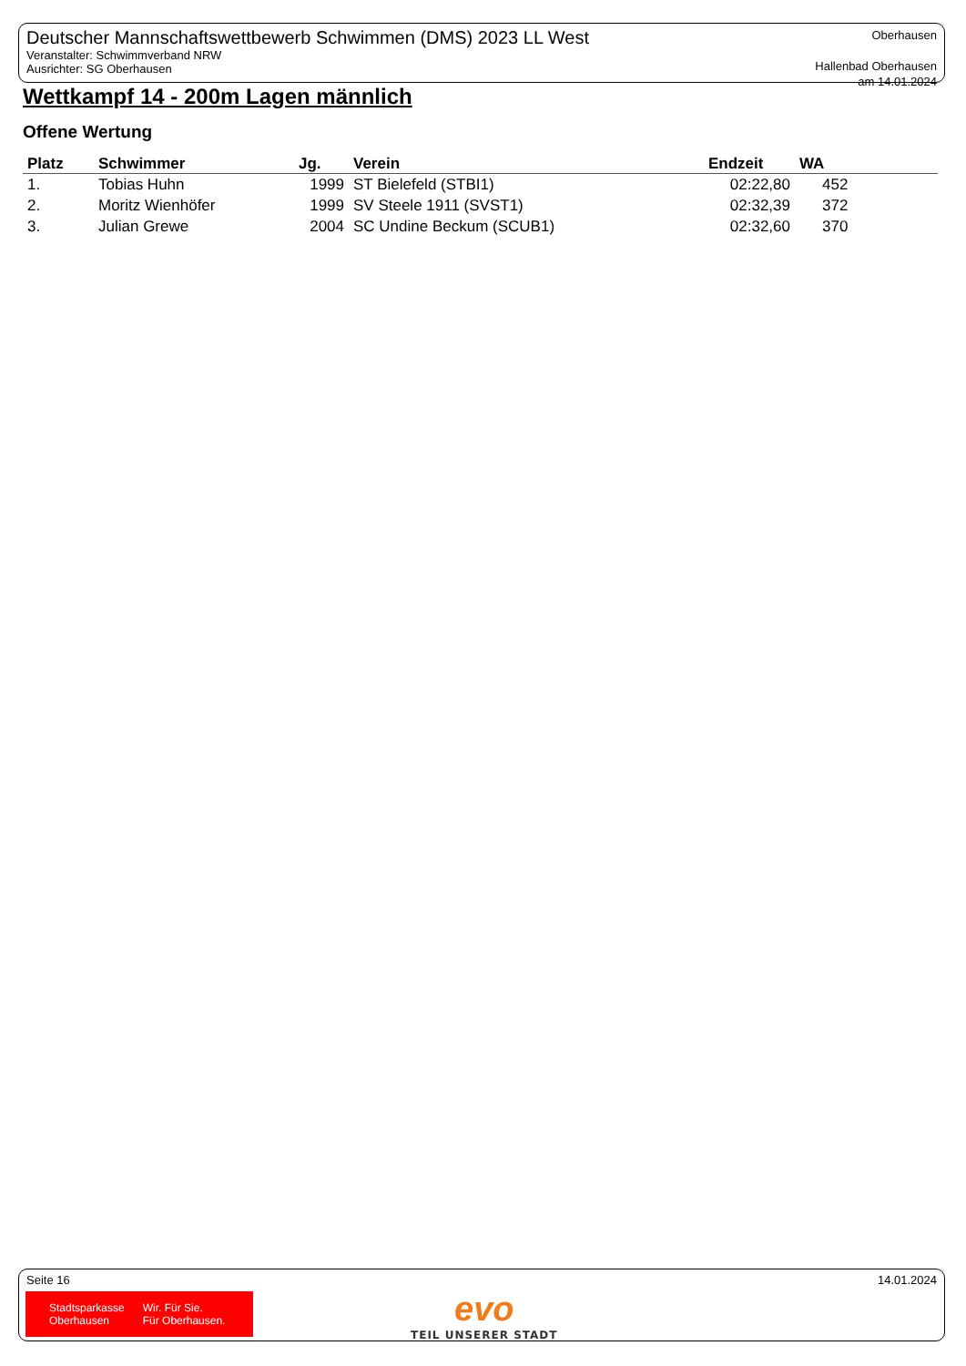Deutscher Mannschaftswettbewerb Schwimmen (DMS) 2023 LL West
Veranstalter: Schwimmverband NRW
Ausrichter: SG Oberhausen
Oberhausen
Hallenbad Oberhausen
am 14.01.2024
Wettkampf 14 - 200m Lagen männlich
Offene Wertung
| Platz | Schwimmer | Jg. | Verein | Endzeit | WA |
| --- | --- | --- | --- | --- | --- |
| 1. | Tobias Huhn | 1999 | ST Bielefeld (STBI1) | 02:22,80 | 452 |
| 2. | Moritz Wienhöfer | 1999 | SV Steele 1911 (SVST1) | 02:32,39 | 372 |
| 3. | Julian Grewe | 2004 | SC Undine Beckum (SCUB1) | 02:32,60 | 370 |
Seite 16 14.01.2024
Stadtsparkasse
Oberhausen Wir. Für Sie.
Für Oberhausen.
evo
TEIL UNSERER STADT